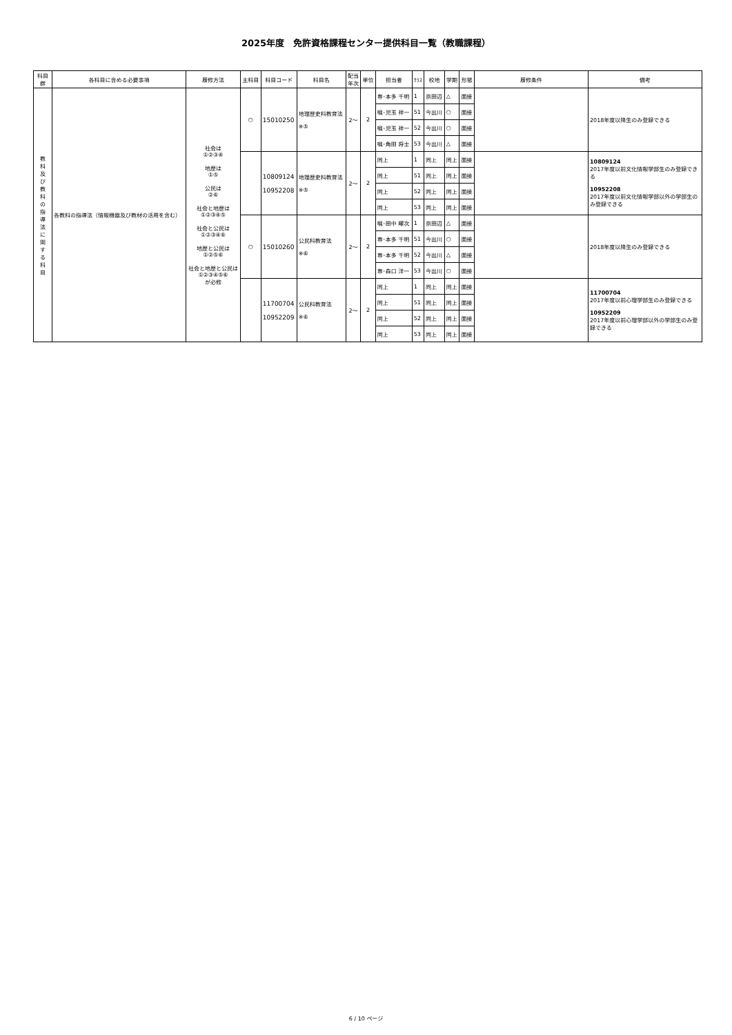2025年度　免許資格課程センター提供科目一覧（教職課程）
| 科目群 | 各科目に含める必要事項 | 履修方法 | 主科目 | 科目コード | 科目名 | 配当 年次 | 単位 | 担当者 | ｸﾗｽ | 校地 | 学期 | 形態 | 履修条件 | 備考 |
| --- | --- | --- | --- | --- | --- | --- | --- | --- | --- | --- | --- | --- | --- | --- |
| 教 科 及 び 教 科 の 指 導 法 に 関 す る 科 目 | 各教科の指導法（情報機器及び教材の活用を含む） | 社会は ①②③④ 地歴は ①⑤ 公民は ②⑥ 社会と地歴は ①②③④⑤ 社会と公民は ①②③④⑥ 地歴と公民は ①②⑤⑥ 社会と地歴と公民は ①②③④⑤⑥ が必修 | ○ | 15010250 | 地理歴史科教育法 ※⑤ | 2～ | 2 | 専･本多 千明 | 1 | 京田辺 | △ | 面接 | | 2018年度以降生のみ登録できる |
| | | | | | | | | 嘱･児玉 祥一 | 51 | 今出川 | ○ | 面接 | | |
| | | | | | | | | 嘱･児玉 祥一 | 52 | 今出川 | ○ | 面接 | | |
| | | | | | | | | 嘱･角田 将士 | 53 | 今出川 | △ | 面接 | | |
| | | | | 10809124 10952208 | 地理歴史科教育法 ※⑤ | 2～ | 2 | 同上 | 1 | 同上 | 同上 | 面接 | | 10809124 2017年度以前文化情報学部生のみ登録できる 10952208 2017年度以前文化情報学部以外の学部生のみ登録できる |
| | | | | | | | | 同上 | 51 | 同上 | 同上 | 面接 | | |
| | | | | | | | | 同上 | 52 | 同上 | 同上 | 面接 | | |
| | | | | | | | | 同上 | 53 | 同上 | 同上 | 面接 | | |
| | | | ○ | 15010260 | 公民科教育法 ※⑥ | 2～ | 2 | 嘱･田中 曜次 | 1 | 京田辺 | △ | 面接 | | 2018年度以降生のみ登録できる |
| | | | | | | | | 専･本多 千明 | 51 | 今出川 | ○ | 面接 | | |
| | | | | | | | | 専･本多 千明 | 52 | 今出川 | △ | 面接 | | |
| | | | | | | | | 専･森口 洋一 | 53 | 今出川 | ○ | 面接 | | |
| | | | | 11700704 10952209 | 公民科教育法 ※⑥ | 2～ | 2 | 同上 | 1 | 同上 | 同上 | 面接 | | 11700704 2017年度以前心理学部生のみ登録できる 10952209 2017年度以前心理学部以外の学部生のみ登録できる |
| | | | | | | | | 同上 | 51 | 同上 | 同上 | 面接 | | |
| | | | | | | | | 同上 | 52 | 同上 | 同上 | 面接 | | |
| | | | | | | | | 同上 | 53 | 同上 | 同上 | 面接 | | |
6 / 10 ページ